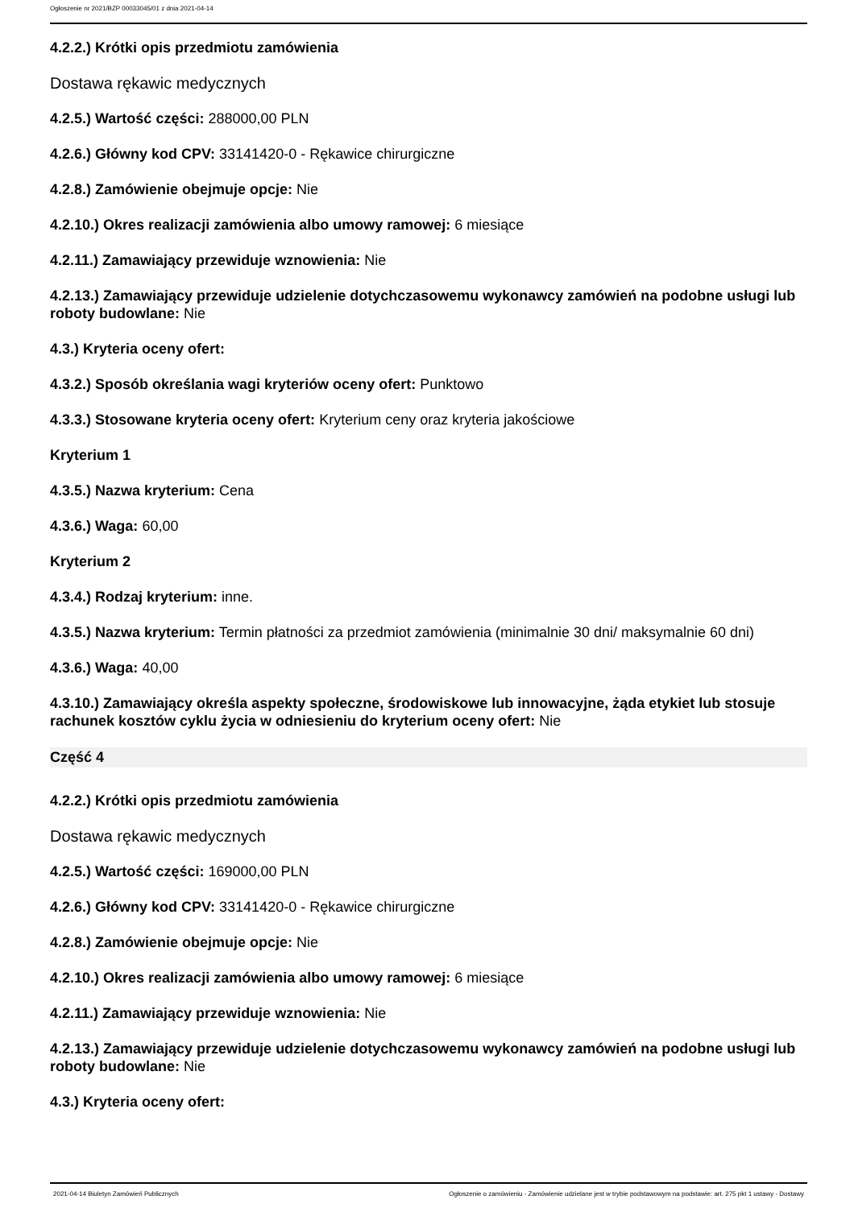Ogłoszenie nr 2021/BZP 00033045/01 z dnia 2021-04-14
4.2.2.) Krótki opis przedmiotu zamówienia
Dostawa rękawic medycznych
4.2.5.) Wartość części: 288000,00 PLN
4.2.6.) Główny kod CPV: 33141420-0 - Rękawice chirurgiczne
4.2.8.) Zamówienie obejmuje opcje: Nie
4.2.10.) Okres realizacji zamówienia albo umowy ramowej: 6 miesiące
4.2.11.) Zamawiający przewiduje wznowienia: Nie
4.2.13.) Zamawiający przewiduje udzielenie dotychczasowemu wykonawcy zamówień na podobne usługi lub roboty budowlane: Nie
4.3.) Kryteria oceny ofert:
4.3.2.) Sposób określania wagi kryteriów oceny ofert: Punktowo
4.3.3.) Stosowane kryteria oceny ofert: Kryterium ceny oraz kryteria jakościowe
Kryterium 1
4.3.5.) Nazwa kryterium: Cena
4.3.6.) Waga: 60,00
Kryterium 2
4.3.4.) Rodzaj kryterium: inne.
4.3.5.) Nazwa kryterium: Termin płatności za przedmiot zamówienia (minimalnie 30 dni/ maksymalnie 60 dni)
4.3.6.) Waga: 40,00
4.3.10.) Zamawiający określa aspekty społeczne, środowiskowe lub innowacyjne, żąda etykiet lub stosuje rachunek kosztów cyklu życia w odniesieniu do kryterium oceny ofert: Nie
Część 4
4.2.2.) Krótki opis przedmiotu zamówienia
Dostawa rękawic medycznych
4.2.5.) Wartość części: 169000,00 PLN
4.2.6.) Główny kod CPV: 33141420-0 - Rękawice chirurgiczne
4.2.8.) Zamówienie obejmuje opcje: Nie
4.2.10.) Okres realizacji zamówienia albo umowy ramowej: 6 miesiące
4.2.11.) Zamawiający przewiduje wznowienia: Nie
4.2.13.) Zamawiający przewiduje udzielenie dotychczasowemu wykonawcy zamówień na podobne usługi lub roboty budowlane: Nie
4.3.) Kryteria oceny ofert:
2021-04-14 Biuletyn Zamówień Publicznych Ogłoszenie o zamówieniu - Zamówienie udzielane jest w trybie podstawowym na podstawie: art. 275 pkt 1 ustawy - Dostawy